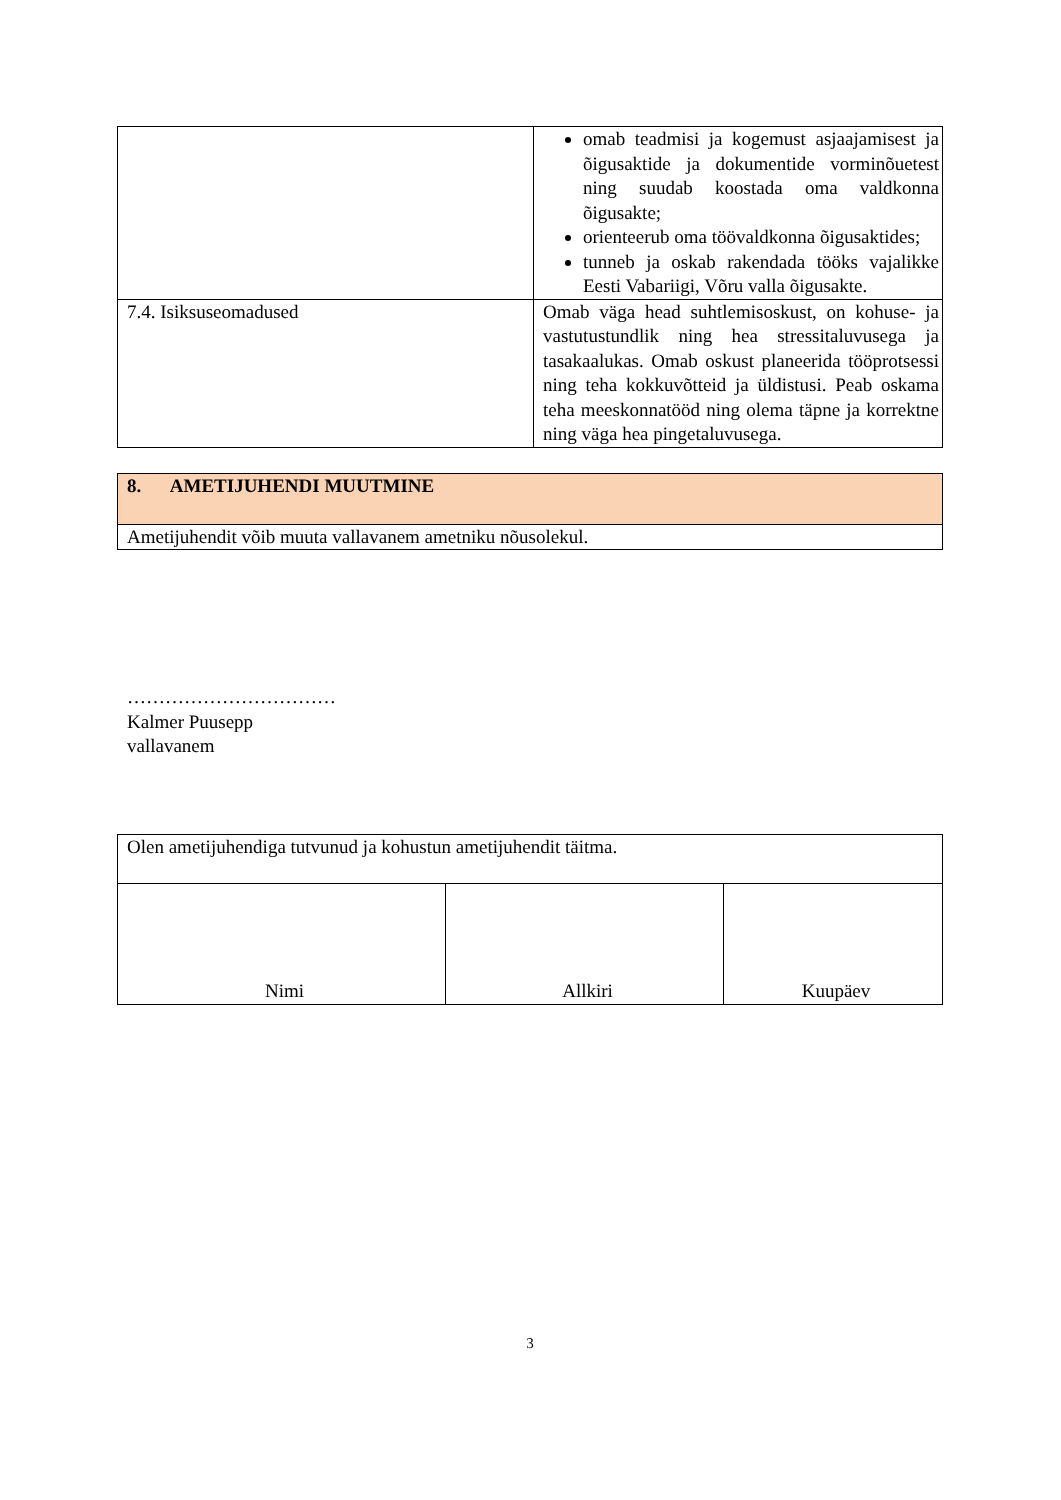| | omab teadmisi ja kogemust asjaajamisest ja õigusaktide ja dokumentide vorminõuetest ning suudab koostada oma valdkonna õigusakte; orienteerub oma töövaldkonna õigusaktides; tunneb ja oskab rakendada tööks vajalikke Eesti Vabariigi, Võru valla õigusakte. |
| 7.4. Isiksuseomadused | Omab väga head suhtlemisoskust, on kohuse- ja vastutustundlik ning hea stressitaluvusega ja tasakaalukas. Omab oskust planeerida tööprotsessi ning teha kokkuvõtteid ja üldistusi. Peab oskama teha meeskonnatööd ning olema täpne ja korrektne ning väga hea pingetaluvusega. |
| 8. AMETIJUHENDI MUUTMINE |
| Ametijuhendit võib muuta vallavanem ametniku nõusolekul. |
……………………………
Kalmer Puusepp
vallavanem
| Olen ametijuhendiga tutvunud ja kohustun ametijuhendit täitma. | | |
| Nimi | Allkiri | Kuupäev |
3